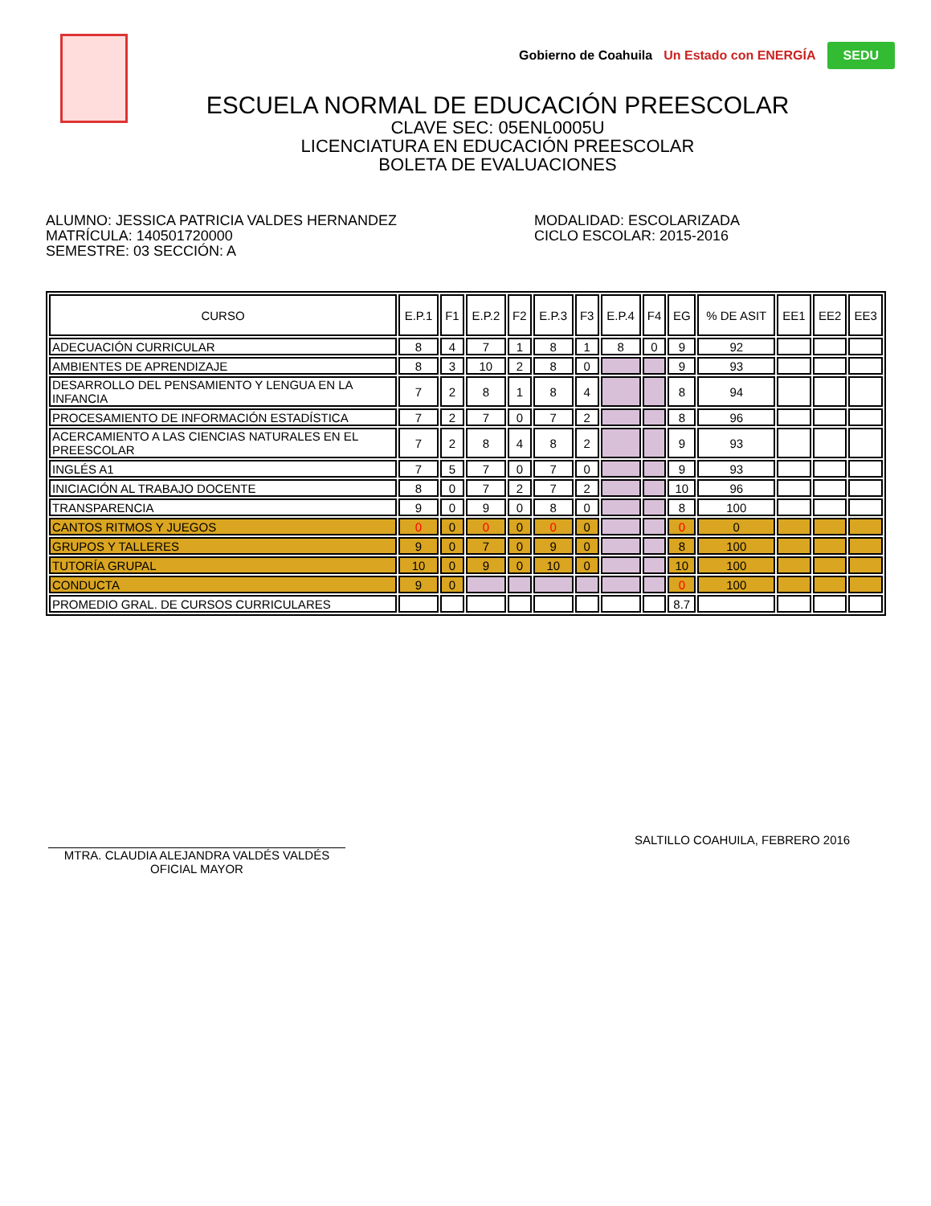Gobierno de Coahuila Un Estado con ENERGÍA SEDU
ESCUELA NORMAL DE EDUCACIÓN PREESCOLAR
CLAVE SEC: 05ENL0005U
LICENCIATURA EN EDUCACIÓN PREESCOLAR
BOLETA DE EVALUACIONES
ALUMNO: JESSICA PATRICIA VALDES HERNANDEZ
MATRÍCULA: 140501720000
SEMESTRE: 03 SECCIÓN: A
MODALIDAD: ESCOLARIZADA
CICLO ESCOLAR: 2015-2016
| CURSO | E.P.1 | F1 | E.P.2 | F2 | E.P.3 | F3 | E.P.4 | F4 | EG | % DE ASIT | EE1 | EE2 | EE3 |
| --- | --- | --- | --- | --- | --- | --- | --- | --- | --- | --- | --- | --- | --- |
| ADECUACIÓN CURRICULAR | 8 | 4 | 7 | 1 | 8 | 1 | 8 | 0 | 9 | 92 | | | |
| AMBIENTES DE APRENDIZAJE | 8 | 3 | 10 | 2 | 8 | 0 | | | 9 | 93 | | | |
| DESARROLLO DEL PENSAMIENTO Y LENGUA EN LA INFANCIA | 7 | 2 | 8 | 1 | 8 | 4 | | | 8 | 94 | | | |
| PROCESAMIENTO DE INFORMACIÓN ESTADÍSTICA | 7 | 2 | 7 | 0 | 7 | 2 | | | 8 | 96 | | | |
| ACERCAMIENTO A LAS CIENCIAS NATURALES EN EL PREESCOLAR | 7 | 2 | 8 | 4 | 8 | 2 | | | 9 | 93 | | | |
| INGLÉS A1 | 7 | 5 | 7 | 0 | 7 | 0 | | | 9 | 93 | | | |
| INICIACIÓN AL TRABAJO DOCENTE | 8 | 0 | 7 | 2 | 7 | 2 | | | 10 | 96 | | | |
| TRANSPARENCIA | 9 | 0 | 9 | 0 | 8 | 0 | | | 8 | 100 | | | |
| CANTOS RITMOS Y JUEGOS | 0 | 0 | 0 | 0 | 0 | 0 | | | 0 | 0 | | | |
| GRUPOS Y TALLERES | 9 | 0 | 7 | 0 | 9 | 0 | | | 8 | 100 | | | |
| TUTORÍA GRUPAL | 10 | 0 | 9 | 0 | 10 | 0 | | | 10 | 100 | | | |
| CONDUCTA | 9 | 0 | | | | | | | 0 | 100 | | | |
| PROMEDIO GRAL. DE CURSOS CURRICULARES | | | | | | | | | 8.7 | | | | |
MTRA. CLAUDIA ALEJANDRA VALDÉS VALDÉS
OFICIAL MAYOR
SALTILLO COAHUILA, FEBRERO 2016